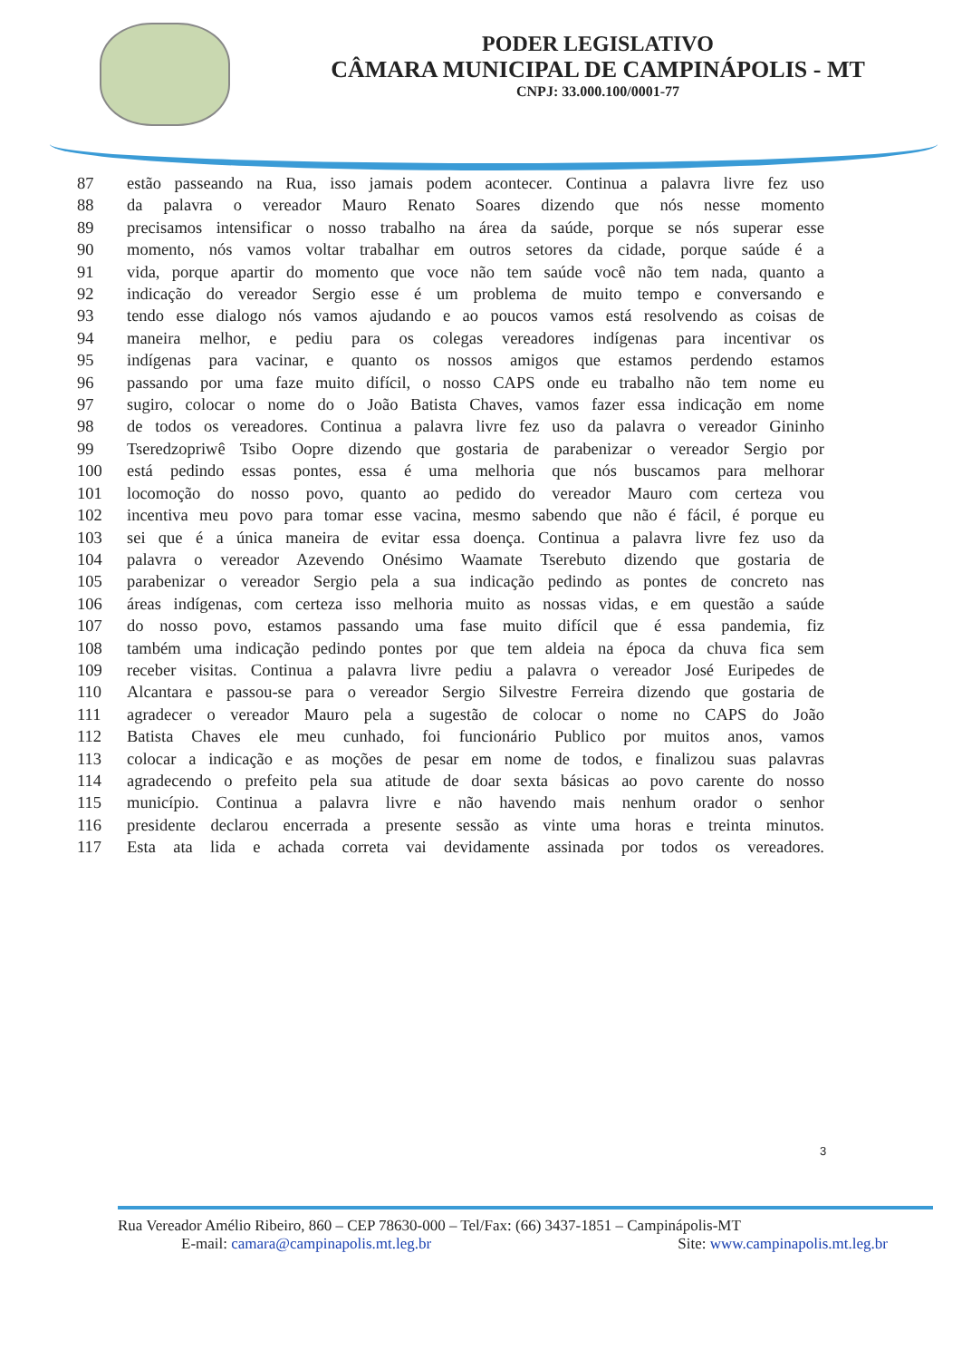PODER LEGISLATIVO
CÂMARA MUNICIPAL DE CAMPINÁPOLIS - MT
CNPJ: 33.000.100/0001-77
87 estão passeando na Rua, isso jamais podem acontecer. Continua a palavra livre fez uso
88 da palavra o vereador Mauro Renato Soares dizendo que nós nesse momento
89 precisamos intensificar o nosso trabalho na área da saúde, porque se nós superar esse
90 momento, nós vamos voltar trabalhar em outros setores da cidade, porque saúde é a
91 vida, porque apartir do momento que voce não tem saúde você não tem nada, quanto a
92 indicação do vereador Sergio esse é um problema de muito tempo e conversando e
93 tendo esse dialogo nós vamos ajudando e ao poucos vamos está resolvendo as coisas de
94 maneira melhor, e pediu para os colegas vereadores indígenas para incentivar os
95 indígenas para vacinar, e quanto os nossos amigos que estamos perdendo estamos
96 passando por uma faze muito difícil, o nosso CAPS onde eu trabalho não tem nome eu
97 sugiro, colocar o nome do o João Batista Chaves, vamos fazer essa indicação em nome
98 de todos os vereadores. Continua a palavra livre fez uso da palavra o vereador Gininho
99 Tseredzopriwê Tsibo Oopre dizendo que gostaria de parabenizar o vereador Sergio por
100 está pedindo essas pontes, essa é uma melhoria que nós buscamos para melhorar
101 locomoção do nosso povo, quanto ao pedido do vereador Mauro com certeza vou
102 incentiva meu povo para tomar esse vacina, mesmo sabendo que não é fácil, é porque eu
103 sei que é a única maneira de evitar essa doença. Continua a palavra livre fez uso da
104 palavra o vereador Azevendo Onésimo Waamate Tserebuto dizendo que gostaria de
105 parabenizar o vereador Sergio pela a sua indicação pedindo as pontes de concreto nas
106 áreas indígenas, com certeza isso melhoria muito as nossas vidas, e em questão a saúde
107 do nosso povo, estamos passando uma fase muito difícil que é essa pandemia, fiz
108 também uma indicação pedindo pontes por que tem aldeia na época da chuva fica sem
109 receber visitas. Continua a palavra livre pediu a palavra o vereador José Euripedes de
110 Alcantara e passou-se para o vereador Sergio Silvestre Ferreira dizendo que gostaria de
111 agradecer o vereador Mauro pela a sugestão de colocar o nome no CAPS do João
112 Batista Chaves ele meu cunhado, foi funcionário Publico por muitos anos, vamos
113 colocar a indicação e as moções de pesar em nome de todos, e finalizou suas palavras
114 agradecendo o prefeito pela sua atitude de doar sexta básicas ao povo carente do nosso
115 município. Continua a palavra livre e não havendo mais nenhum orador o senhor
116 presidente declarou encerrada a presente sessão as vinte uma horas e treinta minutos.
117 Esta ata lida e achada correta vai devidamente assinada por todos os vereadores.
3
Rua Vereador Amélio Ribeiro, 860 – CEP 78630-000 – Tel/Fax: (66) 3437-1851 – Campinápolis-MT
E-mail: camara@campinapolis.mt.leg.br Site: www.campinapolis.mt.leg.br